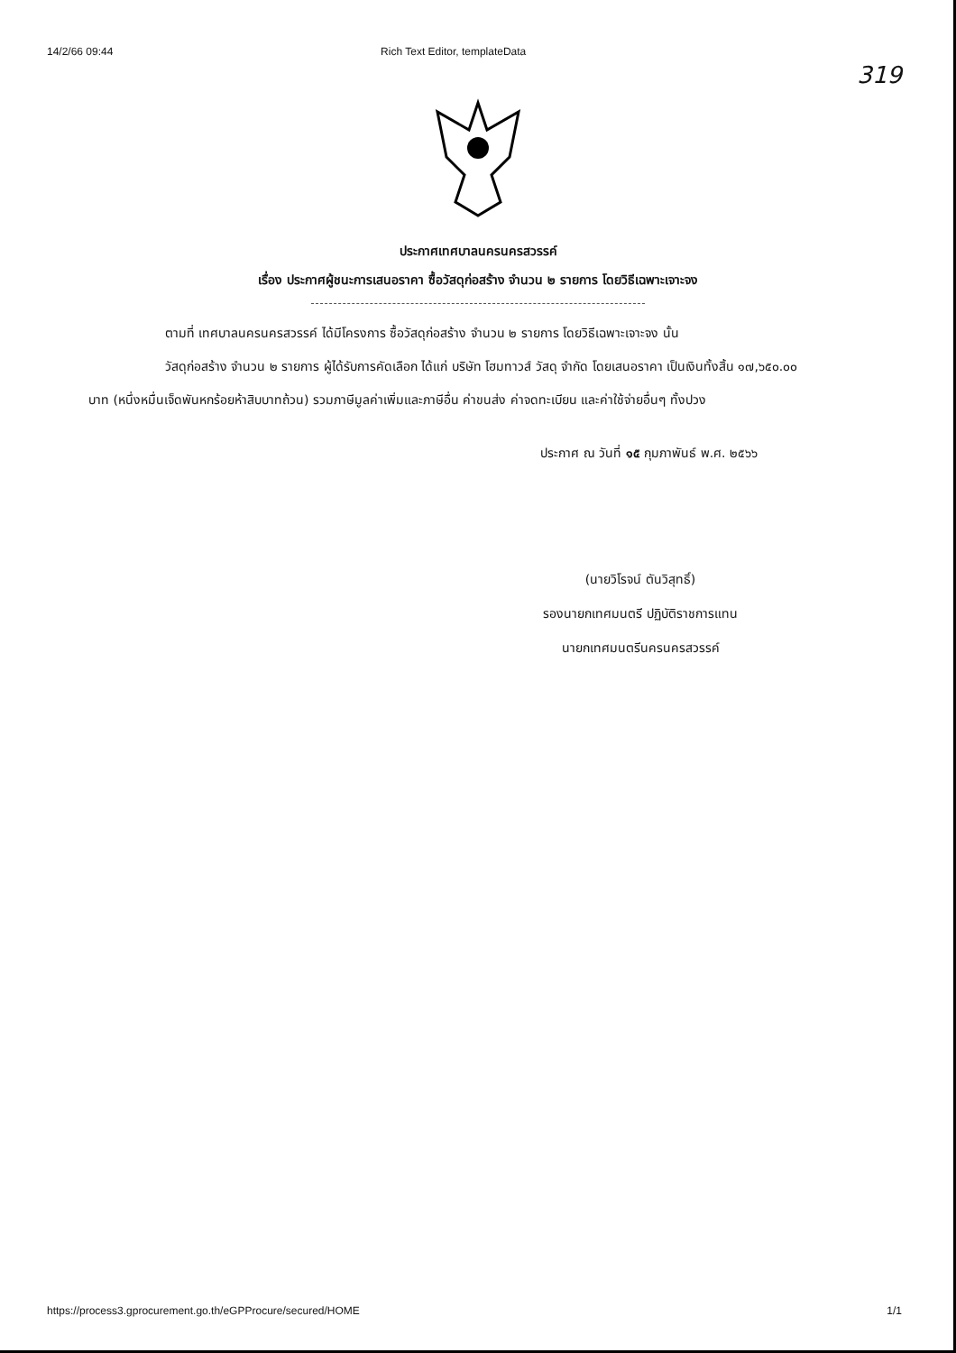14/2/66 09:44 Rich Text Editor, templateData
319
ประกาศเทศบาลนครนครสวรรค์
เรื่อง ประกาศผู้ชนะการเสนอราคา ซื้อวัสดุก่อสร้าง จำนวน ๒ รายการ โดยวิธีเฉพาะเจาะจง
ตามที่ เทศบาลนครนครสวรรค์ ได้มีโครงการ ซื้อวัสดุก่อสร้าง จำนวน ๒ รายการ โดยวิธีเฉพาะเจาะจง นั้น
วัสดุก่อสร้าง จำนวน ๒ รายการ ผู้ได้รับการคัดเลือก ได้แก่ บริษัท โฮมทาวส์ วัสดุ จำกัด โดยเสนอราคา เป็นเงินทั้งสิ้น ๑๗,๖๕๐.๐๐ บาท (หนึ่งหมื่นเจ็ดพันหกร้อยห้าสิบบาทถ้วน) รวมภาษีมูลค่าเพิ่มและภาษีอื่น ค่าขนส่ง ค่าจดทะเบียน และค่าใช้จ่ายอื่นๆ ทั้งปวง
ประกาศ ณ วันที่ ๑๕ กุมภาพันธ์ พ.ศ. ๒๕๖๖
(นายวิโรจน์ ตันวิสุทธิ์)
รองนายกเทศมนตรี ปฏิบัติราชการแทน
นายกเทศมนตรีนครนครสวรรค์
https://process3.gprocurement.go.th/eGPProcure/secured/HOME 1/1